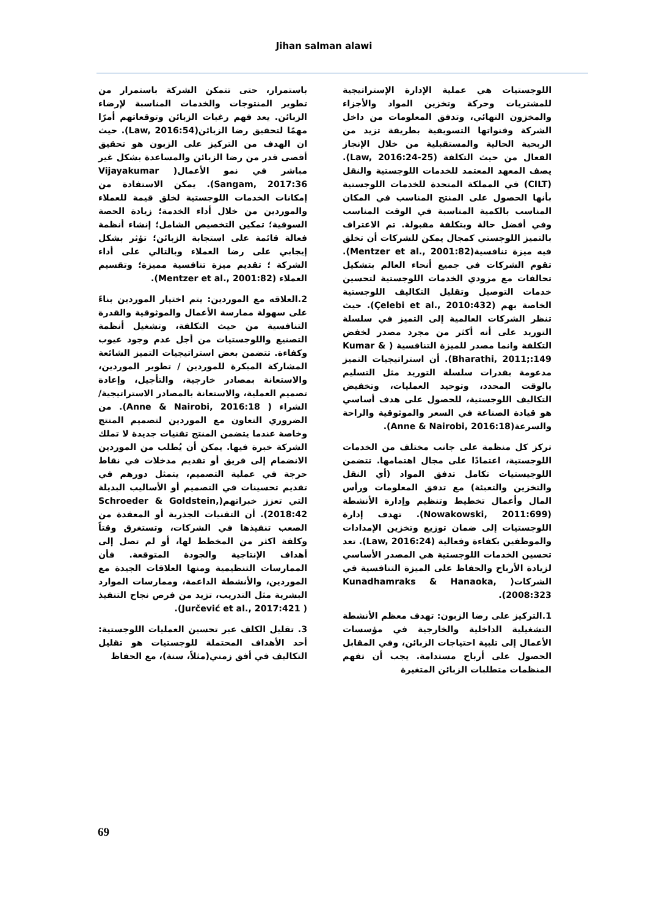Jihan salman alawi
اللوجستيات هي عملية الإدارة الإستراتيجية للمشتريات وحركة وتخزين المواد والأجزاء والمخزون النهائي، وتدفق المعلومات من داخل الشركة وقنواتها التسويقية بطريقة تزيد من الربحية الحالية والمستقبلية من خلال الإنجاز الفعال من حيث التكلفة (Law, 2016:24-25). يصف المعهد المعتمد للخدمات اللوجستية والنقل (CILT) في المملكة المتحدة للخدمات اللوجستية بأنها الحصول على المنتج المناسب في المكان المناسب بالكمية المناسبة في الوقت المناسب وفي أفضل حالة وبتكلفة مقبولة. تم الاعتراف بالتميز اللوجستي كمجال يمكن للشركات أن تخلق فيه ميزة تنافسية(Mentzer et al., 2001:82). تقوم الشركات في جميع أنحاء العالم بتشكيل تحالفات مع مزودي الخدمات اللوجستية لتحسين خدمات التوصيل وتقليل التكاليف اللوجستية الخاصة بهم (Çelebi et al., 2010:432). حيث تنظر الشركات العالمية إلى التميز في سلسلة التوريد على أنه أكثر من مجرد مصدر لخفض التكلفة وانما مصدر للميزة التنافسية ( Kumar & Bharathi, 2011;:149). أن استراتيجيات التميز مدعومة بقدرات سلسلة التوريد مثل التسليم بالوقت المحدد، وتوحيد العمليات، وتخفيض التكاليف اللوجستية، للحصول على هدف أساسي هو قيادة الصناعة في السعر والموثوقية والراحة والسرعة(Anne & Nairobi, 2016:18).
تركز كل منظمة على جانب مختلف من الخدمات اللوجستية، اعتمادًا على مجال اهتمامها. تتضمن اللوجيستيات تكامل تدفق المواد (أي النقل والتخزين والتعبئة) مع تدفق المعلومات ورأس المال وأعمال تخطيط وتنظيم وإدارة الأنشطة (Nowakowski, 2011:699). تهدف إدارة اللوجستيات إلى ضمان توزيع وتخزين الإمدادات والموظفين بكفاءة وفعالية (Law, 2016:24). تعد تحسين الخدمات اللوجستية هي المصدر الأساسي لزيادة الأرباح والحفاظ على الميزة التنافسية في الشركات( Kunadhamraks & Hanaoka, 2008:323).
1.التركيز على رضا الزبون: تهدف معظم الأنشطة التشغيلية الداخلية والخارجية في مؤسسات الأعمال إلى تلبية احتياجات الزبائن، وفي المقابل الحصول على أرباح مستدامة. يجب أن تفهم المنظمات متطلبات الزبائن المتغيرة
باستمرار، حتى تتمكن الشركة باستمرار من تطوير المنتوجات والخدمات المناسبة لإرضاء الزبائن. يعد فهم رغبات الزبائن وتوقعاتهم أمرًا مهمًا لتحقيق رضا الزبائن(Law, 2016:54). حيث ان الهدف من التركيز على الزبون هو تحقيق أقصى قدر من رضا الزبائن والمساعدة بشكل غير مباشر في نمو الأعمال( Vijayakumar Sangam, 2017:36). يمكن الاستفادة من إمكانات الخدمات اللوجستية لخلق قيمة للعملاء والموردين من خلال أداء الخدمة؛ زيادة الحصة السوقية؛ تمكين التخصيص الشامل؛ إنشاء أنظمة فعالة قائمة على استجابة الزبائن؛ تؤثر بشكل إيجابي على رضا العملاء وبالتالي على أداء الشركة ؛ تقديم ميزة تنافسية مميزة؛ وتقسيم العملاء (Mentzer et al., 2001:82).
2.العلاقه مع الموردين: يتم اختيار الموردين بناءً على سهولة ممارسة الأعمال والموثوقية والقدرة التنافسية من حيث التكلفة، وتشغيل أنظمة التصنيع واللوجستيات من أجل عدم وجود عيوب وكفاءة. تتضمن بعض استراتيجيات التميز الشائعة المشاركة المبكرة للموردين / تطوير الموردين، والاستعانة بمصادر خارجية، والتأجيل، وإعادة تصميم العملية، والاستعانة بالمصادر الاستراتيجية/ الشراء ( Anne & Nairobi, 2016:18). من الضروري التعاون مع الموردين لتصميم المنتج وخاصة عندما يتضمن المنتج تقنيات جديدة لا تملك الشركة خبرة فيها. يمكن أن يُطلب من الموردين الانضمام إلى فريق أو تقديم مدخلات في نقاط حرجة في عملية التصميم، يتمثل دورهم في تقديم تحسينات في التصميم أو الأساليب البديلة التي تعزز خبراتهم(Schroeder & Goldstein, 2018:42). أن التقنيات الجذرية أو المعقدة من الصعب تنفيذها في الشركات، وتستغرق وقتاً وكلفة اكثر من المخطط لها، أو لم تصل إلى أهداف الإنتاجية والجودة المتوقعة. فأن الممارسات التنظيمية ومنها العلاقات الجيدة مع الموردين، والأنشطة الداعمة، وممارسات الموارد البشرية مثل التدريب، تزيد من فرص نجاح التنفيذ ( Jurčević et al., 2017:421).
3. تقليل الكلف عبر تحسين العمليات اللوجستية: أحد الأهداف المحتملة للوجستيات هو تقليل التكاليف في أفق زمني(مثلاً، سنة)، مع الحفاظ
69